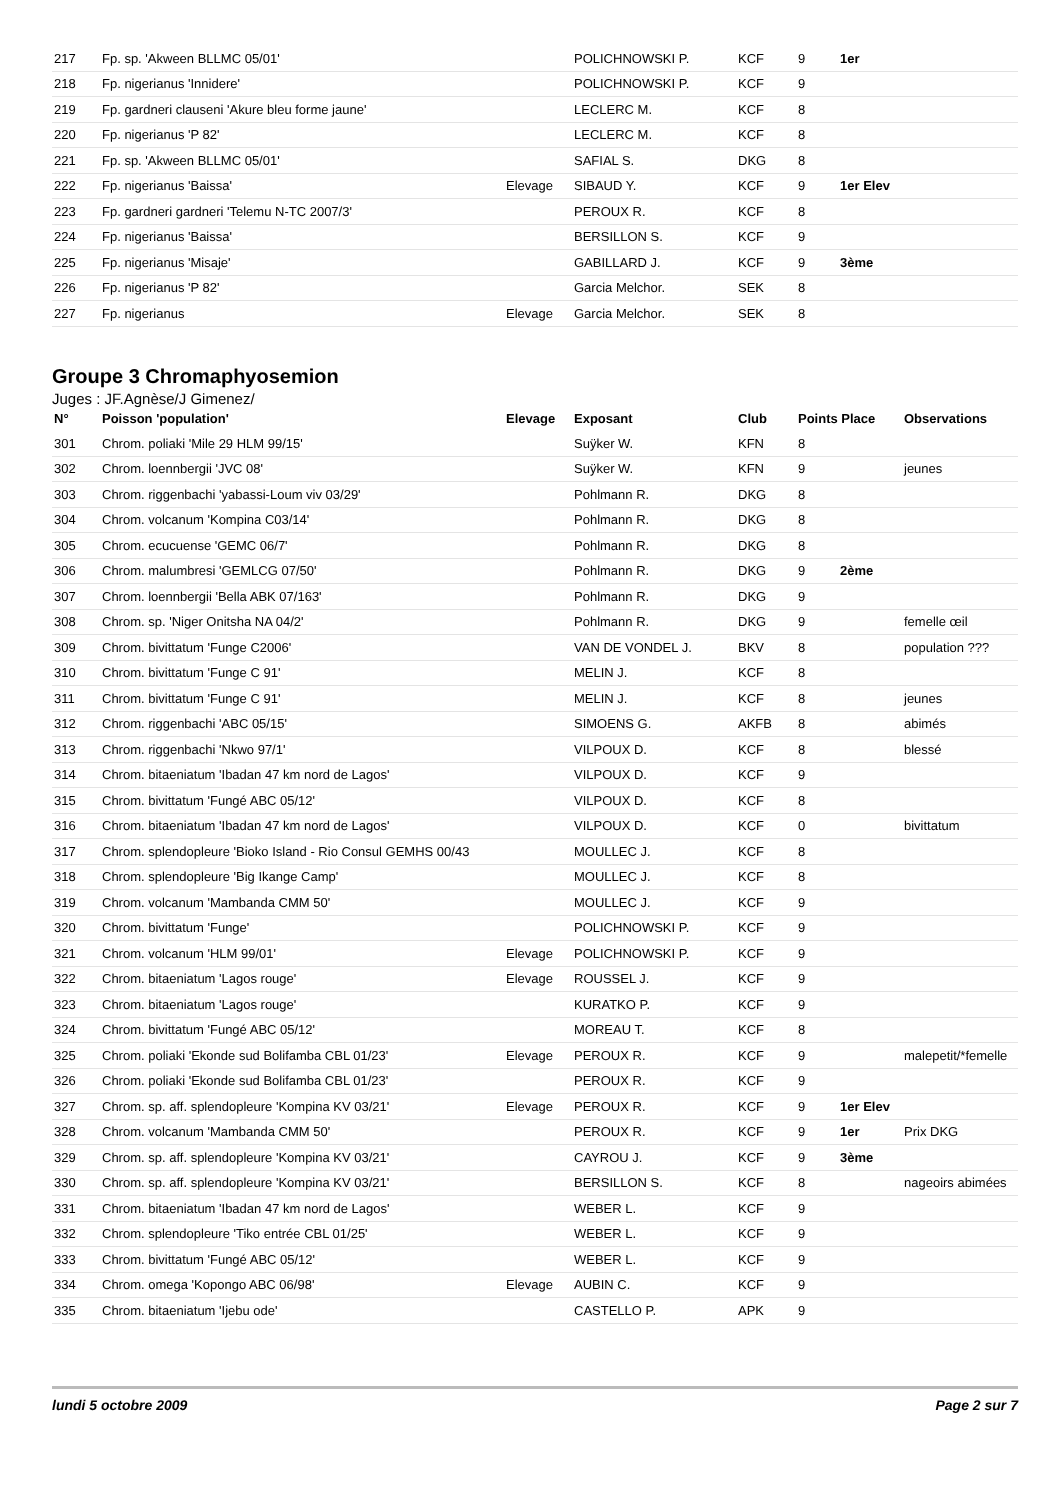| 217 | Fp. sp. 'Akween BLLMC 05/01' | | POLICHNOWSKI P. | KCF | 9 | 1er | |
| 218 | Fp. nigerianus 'Innidere' | | POLICHNOWSKI P. | KCF | 9 | | |
| 219 | Fp. gardneri clauseni 'Akure bleu forme jaune' | | LECLERC M. | KCF | 8 | | |
| 220 | Fp. nigerianus 'P 82' | | LECLERC M. | KCF | 8 | | |
| 221 | Fp. sp. 'Akween BLLMC 05/01' | | SAFIAL S. | DKG | 8 | | |
| 222 | Fp. nigerianus 'Baissa' | Elevage | SIBAUD Y. | KCF | 9 | 1er Elev | |
| 223 | Fp. gardneri gardneri 'Telemu N-TC 2007/3' | | PEROUX R. | KCF | 8 | | |
| 224 | Fp. nigerianus 'Baissa' | | BERSILLON S. | KCF | 9 | | |
| 225 | Fp. nigerianus 'Misaje' | | GABILLARD J. | KCF | 9 | 3ème | |
| 226 | Fp. nigerianus 'P 82' | | Garcia Melchor. | SEK | 8 | | |
| 227 | Fp. nigerianus | Elevage | Garcia Melchor. | SEK | 8 | | |
Groupe 3 Chromaphyosemion
Juges : JF.Agnèse/J Gimenez/
| N° | Poisson 'population' | Elevage | Exposant | Club | Points Place | | Observations |
| --- | --- | --- | --- | --- | --- | --- | --- |
| 301 | Chrom. poliaki 'Mile 29 HLM 99/15' | | Suÿker W. | KFN | 8 | | |
| 302 | Chrom. loennbergii 'JVC 08' | | Suÿker W. | KFN | 9 | | jeunes |
| 303 | Chrom. riggenbachi 'yabassi-Loum viv 03/29' | | Pohlmann R. | DKG | 8 | | |
| 304 | Chrom. volcanum 'Kompina C03/14' | | Pohlmann R. | DKG | 8 | | |
| 305 | Chrom. ecucuense 'GEMC 06/7' | | Pohlmann R. | DKG | 8 | | |
| 306 | Chrom. malumbresi 'GEMLCG 07/50' | | Pohlmann R. | DKG | 9 | 2ème | |
| 307 | Chrom. loennbergii 'Bella ABK 07/163' | | Pohlmann R. | DKG | 9 | | |
| 308 | Chrom. sp. 'Niger Onitsha NA 04/2' | | Pohlmann R. | DKG | 9 | | femelle œil |
| 309 | Chrom. bivittatum 'Funge C2006' | | VAN DE VONDEL J. | BKV | 8 | | population ??? |
| 310 | Chrom. bivittatum 'Funge C 91' | | MELIN J. | KCF | 8 | | |
| 311 | Chrom. bivittatum 'Funge C 91' | | MELIN J. | KCF | 8 | | jeunes |
| 312 | Chrom. riggenbachi 'ABC 05/15' | | SIMOENS G. | AKFB | 8 | | abimés |
| 313 | Chrom. riggenbachi 'Nkwo 97/1' | | VILPOUX D. | KCF | 8 | | blessé |
| 314 | Chrom. bitaeniatum 'Ibadan 47 km nord de Lagos' | | VILPOUX D. | KCF | 9 | | |
| 315 | Chrom. bivittatum 'Fungé ABC 05/12' | | VILPOUX D. | KCF | 8 | | |
| 316 | Chrom. bitaeniatum 'Ibadan 47 km nord de Lagos' | | VILPOUX D. | KCF | 0 | | bivittatum |
| 317 | Chrom. splendopleure 'Bioko Island - Rio Consul GEMHS 00/43 | | MOULLEC J. | KCF | 8 | | |
| 318 | Chrom. splendopleure 'Big Ikange Camp' | | MOULLEC J. | KCF | 8 | | |
| 319 | Chrom. volcanum 'Mambanda CMM 50' | | MOULLEC J. | KCF | 9 | | |
| 320 | Chrom. bivittatum 'Funge' | | POLICHNOWSKI P. | KCF | 9 | | |
| 321 | Chrom. volcanum 'HLM 99/01' | Elevage | POLICHNOWSKI P. | KCF | 9 | | |
| 322 | Chrom. bitaeniatum 'Lagos rouge' | Elevage | ROUSSEL J. | KCF | 9 | | |
| 323 | Chrom. bitaeniatum 'Lagos rouge' | | KURATKO P. | KCF | 9 | | |
| 324 | Chrom. bivittatum 'Fungé ABC 05/12' | | MOREAU T. | KCF | 8 | | |
| 325 | Chrom. poliaki 'Ekonde sud Bolifamba CBL 01/23' | Elevage | PEROUX R. | KCF | 9 | | malepetit/*femelle |
| 326 | Chrom. poliaki 'Ekonde sud Bolifamba CBL 01/23' | | PEROUX R. | KCF | 9 | | |
| 327 | Chrom. sp. aff. splendopleure 'Kompina KV 03/21' | Elevage | PEROUX R. | KCF | 9 | 1er Elev | |
| 328 | Chrom. volcanum 'Mambanda CMM 50' | | PEROUX R. | KCF | 9 | 1er | Prix DKG |
| 329 | Chrom. sp. aff. splendopleure 'Kompina KV 03/21' | | CAYROU J. | KCF | 9 | 3ème | |
| 330 | Chrom. sp. aff. splendopleure 'Kompina KV 03/21' | | BERSILLON S. | KCF | 8 | | nageoirs abimées |
| 331 | Chrom. bitaeniatum 'Ibadan 47 km nord de Lagos' | | WEBER L. | KCF | 9 | | |
| 332 | Chrom. splendopleure 'Tiko entrée CBL 01/25' | | WEBER L. | KCF | 9 | | |
| 333 | Chrom. bivittatum 'Fungé ABC 05/12' | | WEBER L. | KCF | 9 | | |
| 334 | Chrom. omega 'Kopongo ABC 06/98' | Elevage | AUBIN C. | KCF | 9 | | |
| 335 | Chrom. bitaeniatum 'Ijebu ode' | | CASTELLO P. | APK | 9 | | |
lundi 5 octobre 2009 Page 2 sur 7